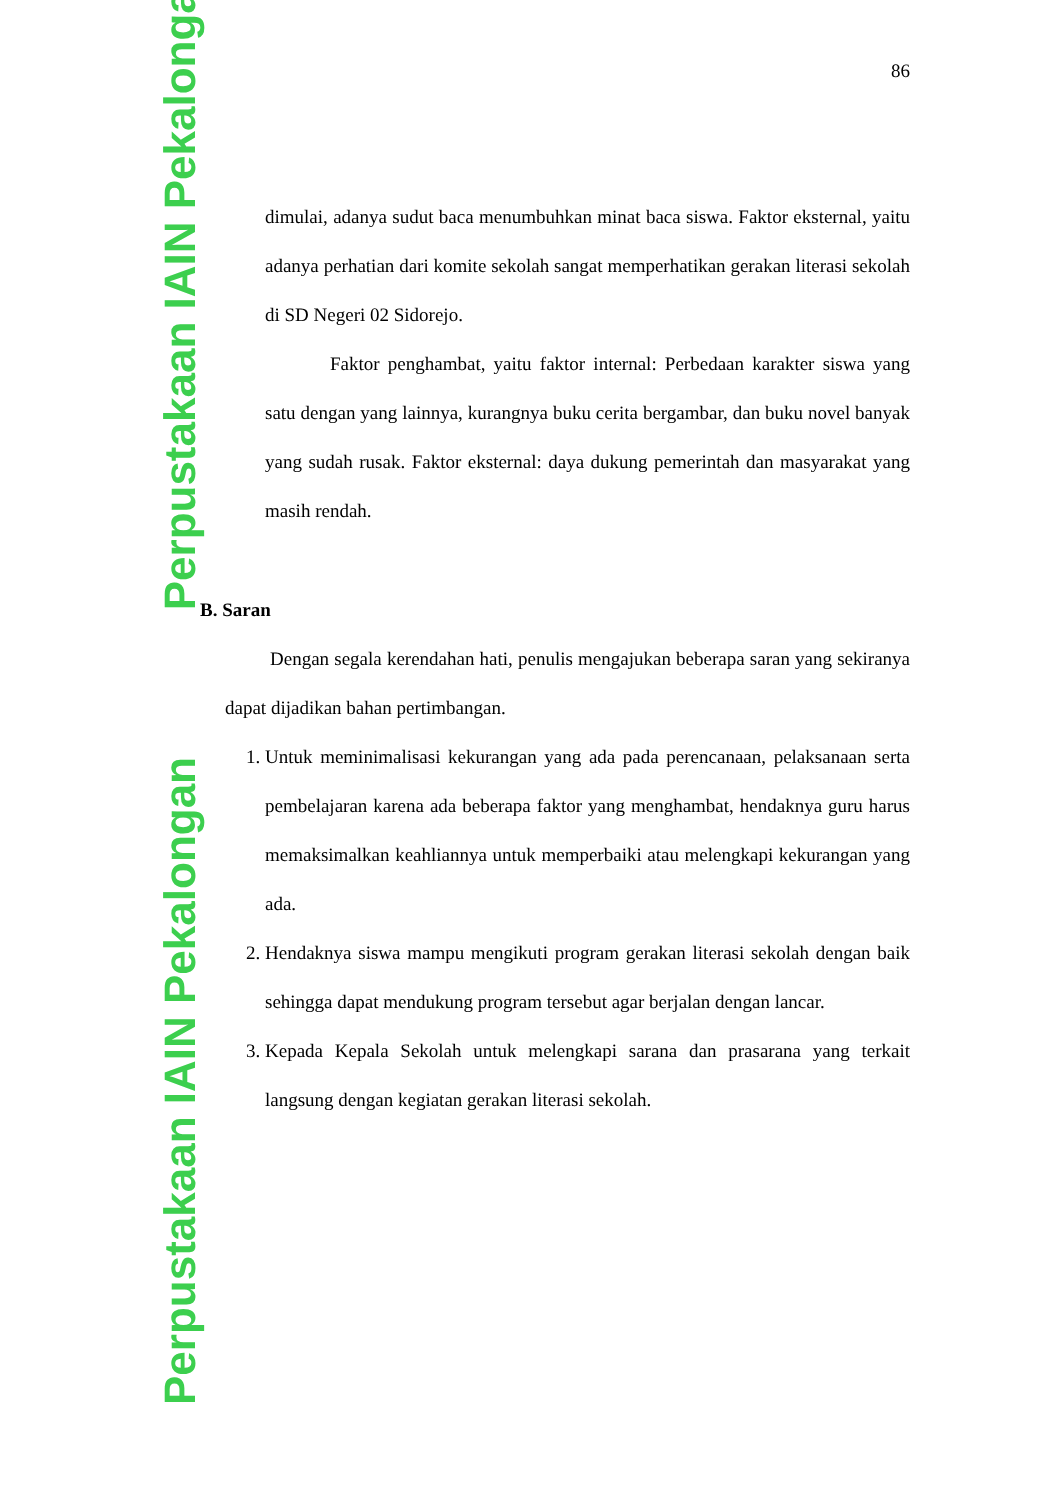Perpustakaan IAIN Pekalongan Perpustakaan IAIN Pekalongan
86
dimulai, adanya sudut baca menumbuhkan minat baca siswa. Faktor eksternal, yaitu adanya perhatian dari komite sekolah sangat memperhatikan gerakan literasi sekolah di SD Negeri 02 Sidorejo.
Faktor penghambat, yaitu faktor internal: Perbedaan karakter siswa yang satu dengan yang lainnya, kurangnya buku cerita bergambar, dan buku novel banyak yang sudah rusak. Faktor eksternal: daya dukung pemerintah dan masyarakat yang masih rendah.
B. Saran
Dengan segala kerendahan hati, penulis mengajukan beberapa saran yang sekiranya dapat dijadikan bahan pertimbangan.
1. Untuk meminimalisasi kekurangan yang ada pada perencanaan, pelaksanaan serta pembelajaran karena ada beberapa faktor yang menghambat, hendaknya guru harus memaksimalkan keahliannya untuk memperbaiki atau melengkapi kekurangan yang ada.
2. Hendaknya siswa mampu mengikuti program gerakan literasi sekolah dengan baik sehingga dapat mendukung program tersebut agar berjalan dengan lancar.
3. Kepada Kepala Sekolah untuk melengkapi sarana dan prasarana yang terkait langsung dengan kegiatan gerakan literasi sekolah.